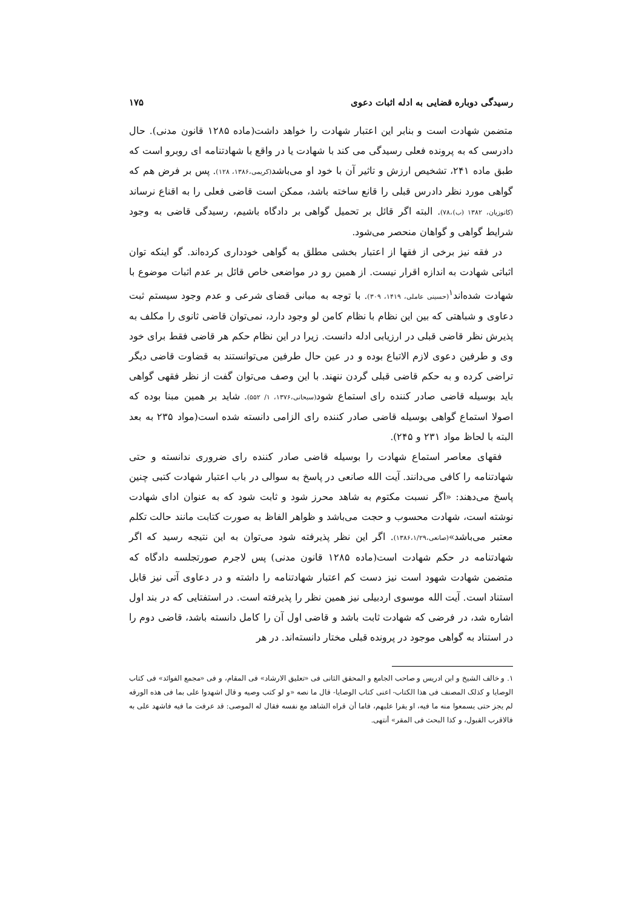رسیدگی دوباره قضایی به ادله اثبات دعوی ۱۷۵
متضمن شهادت است و بنابر این اعتبار شهادت را خواهد داشت(ماده ۱۲۸۵ قانون مدنی). حال دادرسی که به پرونده فعلی رسیدگی می کند با شهادت یا در واقع با شهادتنامه ای روبرو است که طبق ماده ۲۴۱، تشخیص ارزش و تاثیر آن با خود او می‌باشد(کریمی،۱۳۸۶، ۱۲۸). پس بر فرض هم که گواهی مورد نظر دادرس قبلی را قانع ساخته باشد، ممکن است قاضی فعلی را به اقناع نرساند (کاتوزیان، ۱۳۸۲ (ب)،۷۸). البته اگر قائل بر تحمیل گواهی بر دادگاه باشیم، رسیدگی قاضی به وجود شرایط گواهی و گواهان منحصر می‌شود.
در فقه نیز برخی از فقها از اعتبار بخشی مطلق به گواهی خودداری کرده‌اند. گو اینکه توان اثباتی شهادت به اندازه اقرار نیست. از همین رو در مواضعی خاص قائل بر عدم اثبات موضوع با شهادت شده‌اند<sup>۱</sup>(حسینی عاملی، ۱۴۱۹، ۳۰۹). با توجه به مبانی قضای شرعی و عدم وجود سیستم ثبت دعاوی و شباهتی که بین این نظام با نظام کامن لو وجود دارد، نمی‌توان قاضی ثانوی را مکلف به پذیرش نظر قاضی قبلی در ارزیابی ادله دانست. زیرا در این نظام حکم هر قاضی فقط برای خود وی و طرفین دعوی لازم الاتباع بوده و در عین حال طرفین می‌توانستند به قضاوت قاضی دیگر تراضی کرده و به حکم قاضی قبلی گردن ننهند. با این وصف می‌توان گفت از نظر فقهی گواهی باید بوسیله قاضی صادر کننده رای استماع شود(سبحانی،۱۳۷۶، ۱/ ۵۵۲). شاید بر همین مبنا بوده که اصولا استماع گواهی بوسیله قاضی صادر کننده رای الزامی دانسته شده است(مواد ۲۳۵ به بعد البته با لحاظ مواد ۲۳۱ و ۲۴۵).
فقهای معاصر استماع شهادت را بوسیله قاضی صادر کننده رای ضروری ندانسته و حتی شهادتنامه را کافی می‌دانند. آیت الله صانعی در پاسخ به سوالی در باب اعتبار شهادت کتبی چنین پاسخ می‌دهند: «اگر نسبت مکتوم به شاهد محرز شود و ثابت شود که به عنوان ادای شهادت نوشته است، شهادت محسوب و حجت می‌باشد و ظواهر الفاظ به صورت کتابت مانند حالت تکلم معتبر می‌باشد»(صانعی،۱۳۸۶،۱/۲۹). اگر این نظر پذیرفته شود می‌توان به این نتیجه رسید که اگر شهادتنامه در حکم شهادت است(ماده ۱۲۸۵ قانون مدنی) پس لاجرم صورتجلسه دادگاه که متضمن شهادت شهود است نیز دست کم اعتبار شهادتنامه را داشته و در دعاوی آتی نیز قابل استناد است. آیت الله موسوی اردبیلی نیز همین نظر را پذیرفته است. در استفتایی که در بند اول اشاره شد، در فرضی که شهادت ثابت باشد و قاضی اول آن را کامل دانسته باشد، قاضی دوم را در استناد به گواهی موجود در پرونده قبلی مختار دانسته‌اند. در هر
۱. و خالف الشیخ و ابن ادریس و صاحب الجامع و المحقق الثانی فی «تعلیق الارشاد» فی المقام، و فی «مجمع الفوائد» فی کتاب الوصایا و کذلک المصنف فی هذا الکتاب- اعنی کتاب الوصایا- قال ما نصه «و لو کتب وصیه و قال اشهدوا علی بما فی هذه الورقه لم یجز حتی یسمعوا منه ما فیه، او یقرا علیهم، فاما أن قراه الشاهد مع نفسه فقال له الموصی: قد عرفت ما فیه فاشهد علی به فالاقرب القبول، و کذا البحث فی المقر» أنتهی.